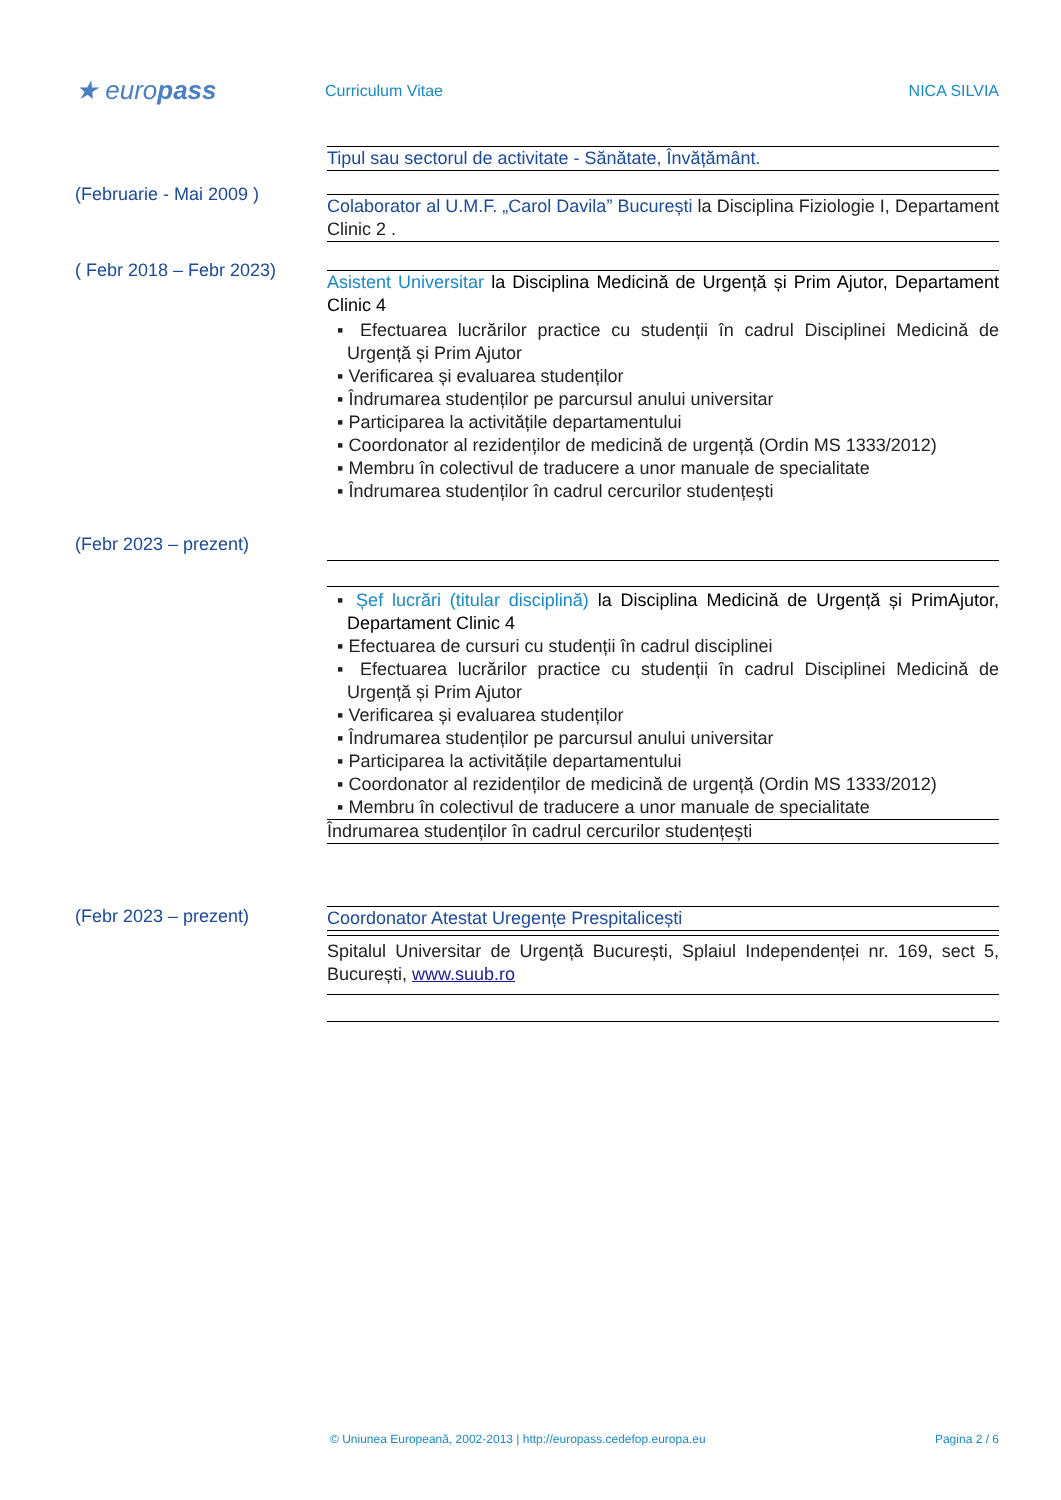★ europass
Curriculum Vitae NICA SILVIA
Tipul sau sectorul de activitate - Sănătate, Învățământ.
(Februarie - Mai 2009 )
Colaborator al U.M.F. „Carol Davila” București la Disciplina Fiziologie I, Departament Clinic 2 .
( Febr 2018 – Febr 2023)
Asistent Universitar la Disciplina Medicină de Urgență și Prim Ajutor, Departament Clinic 4
▪ Efectuarea lucrărilor practice cu studenții în cadrul Disciplinei Medicină de Urgență și Prim Ajutor
▪ Verificarea și evaluarea studenților
▪ Îndrumarea studenților pe parcursul anului universitar
▪ Participarea la activitățile departamentului
▪ Coordonator al rezidenților de medicină de urgență (Ordin MS 1333/2012)
▪ Membru în colectivul de traducere a unor manuale de specialitate
▪ Îndrumarea studenților în cadrul cercurilor studențești
(Febr 2023 – prezent)
▪ Șef lucrări (titular disciplină) la Disciplina Medicină de Urgență și PrimAjutor, Departament Clinic 4
▪ Efectuarea de cursuri cu studenții în cadrul disciplinei
▪ Efectuarea lucrărilor practice cu studenții în cadrul Disciplinei Medicină de Urgență și Prim Ajutor
▪ Verificarea și evaluarea studenților
▪ Îndrumarea studenților pe parcursul anului universitar
▪ Participarea la activitățile departamentului
▪ Coordonator al rezidenților de medicină de urgență (Ordin MS 1333/2012)
▪ Membru în colectivul de traducere a unor manuale de specialitate
Îndrumarea studenților în cadrul cercurilor studențești
(Febr 2023 – prezent)
Coordonator Atestat Uregențe Prespitalicești
Spitalul Universitar de Urgență București, Splaiul Independenței nr. 169, sect 5, București, www.suub.ro
© Uniunea Europeană, 2002-2013 | http://europass.cedefop.europa.eu Pagina 2 / 6